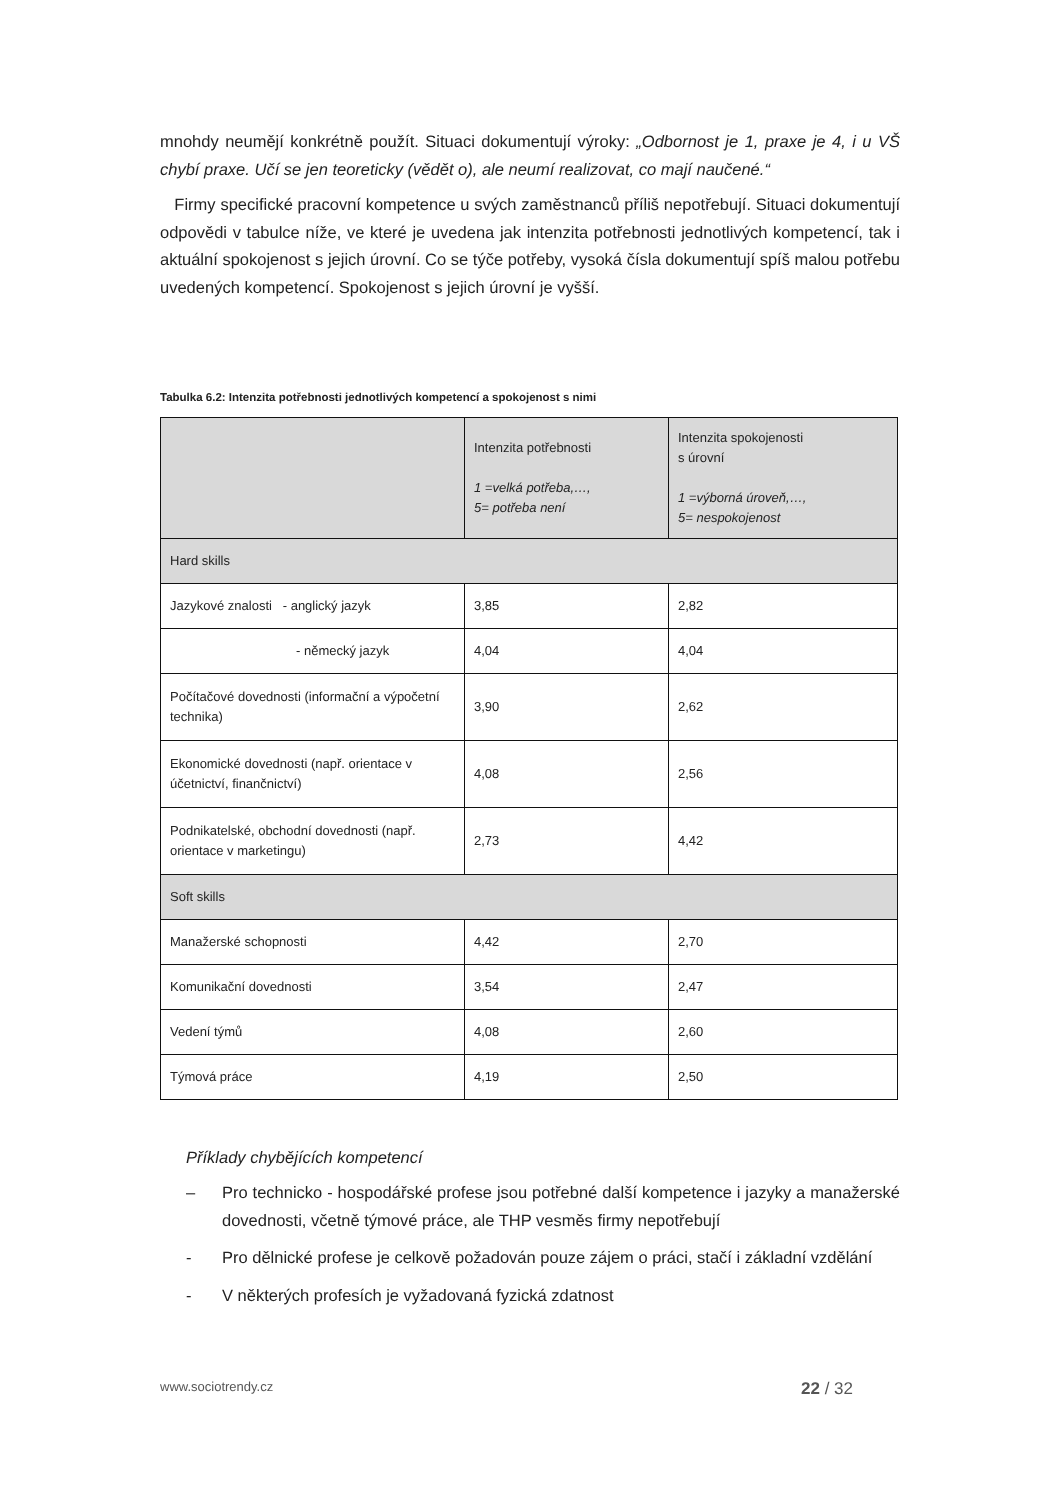mnohdy neumějí konkrétně použít. Situaci dokumentují výroky: „Odbornost je 1, praxe je 4, i u VŠ chybí praxe. Učí se jen teoreticky (vědět o), ale neumí realizovat, co mají naučené.“
Firmy specifické pracovní kompetence u svých zaměstnanců příliš nepotřebují. Situaci dokumentují odpovědi v tabulce níže, ve které je uvedena jak intenzita potřebnosti jednotlivých kompetencí, tak i aktuální spokojenost s jejich úrovní. Co se týče potřeby, vysoká čísla dokumentují spíš malou potřebu uvedených kompetencí. Spokojenost s jejich úrovní je vyšší.
Tabulka 6.2: Intenzita potřebnosti jednotlivých kompetencí a spokojenost s nimi
| | Intenzita potřebnosti 1 =velká potřeba,…, 5= potřeba není | Intenzita spokojenosti s úrovní 1 =výborná úroveň,…, 5= nespokojenost |
| Hard skills | | |
| Jazykové znalosti - anglický jazyk | 3,85 | 2,82 |
| - německý jazyk | 4,04 | 4,04 |
| Počítačové dovednosti (informační a výpočetní technika) | 3,90 | 2,62 |
| Ekonomické dovednosti (např. orientace v účetnictví, finančnictví) | 4,08 | 2,56 |
| Podnikatelské, obchodní dovednosti (např. orientace v marketingu) | 2,73 | 4,42 |
| Soft skills | | |
| Manažerské schopnosti | 4,42 | 2,70 |
| Komunikační dovednosti | 3,54 | 2,47 |
| Vedení týmů | 4,08 | 2,60 |
| Týmová práce | 4,19 | 2,50 |
Příklady chybějících kompetencí
– Pro technicko - hospodářské profese jsou potřebné další kompetence i jazyky a manažerské dovednosti, včetně týmové práce, ale THP vesměs firmy nepotřebují
- Pro dělnické profese je celkově požadován pouze zájem o práci, stačí i základní vzdělání
- V některých profesích je vyžadovaná fyzická zdatnost
www.sociotrendy.cz 22 / 32